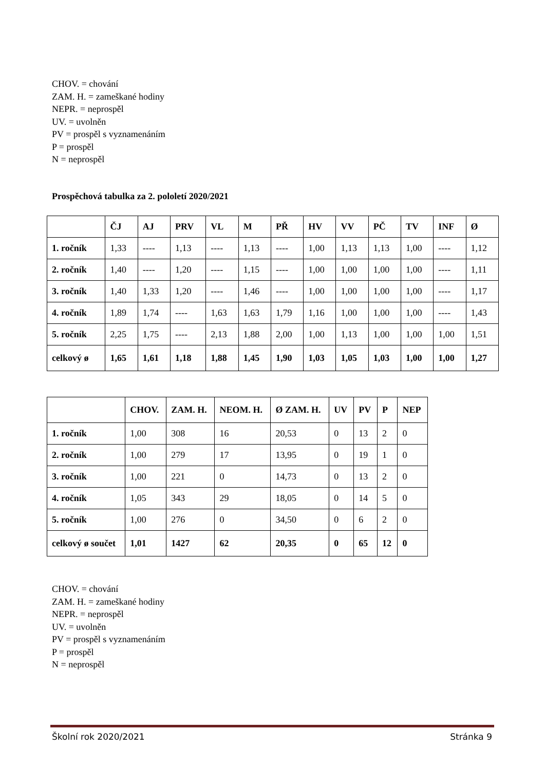CHOV. = chování
ZAM. H. = zameškané hodiny
NEPR. = neprospěl
UV. = uvolněn
PV = prospěl s vyznamenáním
P = prospěl
N = neprospěl
Prospěchová tabulka za 2. pololetí 2020/2021
| | ČJ | AJ | PRV | VL | M | PŘ | HV | VV | PČ | TV | INF | Ø |
| --- | --- | --- | --- | --- | --- | --- | --- | --- | --- | --- | --- | --- |
| 1. ročník | 1,33 | ---- | 1,13 | ---- | 1,13 | ---- | 1,00 | 1,13 | 1,13 | 1,00 | ---- | 1,12 |
| 2. ročník | 1,40 | ---- | 1,20 | ---- | 1,15 | ---- | 1,00 | 1,00 | 1,00 | 1,00 | ---- | 1,11 |
| 3. ročník | 1,40 | 1,33 | 1,20 | ---- | 1,46 | ---- | 1,00 | 1,00 | 1,00 | 1,00 | ---- | 1,17 |
| 4. ročník | 1,89 | 1,74 | ---- | 1,63 | 1,63 | 1,79 | 1,16 | 1,00 | 1,00 | 1,00 | ---- | 1,43 |
| 5. ročník | 2,25 | 1,75 | ---- | 2,13 | 1,88 | 2,00 | 1,00 | 1,13 | 1,00 | 1,00 | 1,00 | 1,51 |
| celkový ø | 1,65 | 1,61 | 1,18 | 1,88 | 1,45 | 1,90 | 1,03 | 1,05 | 1,03 | 1,00 | 1,00 | 1,27 |
| | CHOV. | ZAM. H. | NEOM. H. | Ø ZAM. H. | UV | PV | P | NEP |
| --- | --- | --- | --- | --- | --- | --- | --- | --- |
| 1. ročník | 1,00 | 308 | 16 | 20,53 | 0 | 13 | 2 | 0 |
| 2. ročník | 1,00 | 279 | 17 | 13,95 | 0 | 19 | 1 | 0 |
| 3. ročník | 1,00 | 221 | 0 | 14,73 | 0 | 13 | 2 | 0 |
| 4. ročník | 1,05 | 343 | 29 | 18,05 | 0 | 14 | 5 | 0 |
| 5. ročník | 1,00 | 276 | 0 | 34,50 | 0 | 6 | 2 | 0 |
| celkový ø součet | 1,01 | 1427 | 62 | 20,35 | 0 | 65 | 12 | 0 |
CHOV. = chování
ZAM. H. = zameškané hodiny
NEPR. = neprospěl
UV. = uvolněn
PV = prospěl s vyznamenáním
P = prospěl
N = neprospěl
Školní rok 2020/2021 Stránka 9